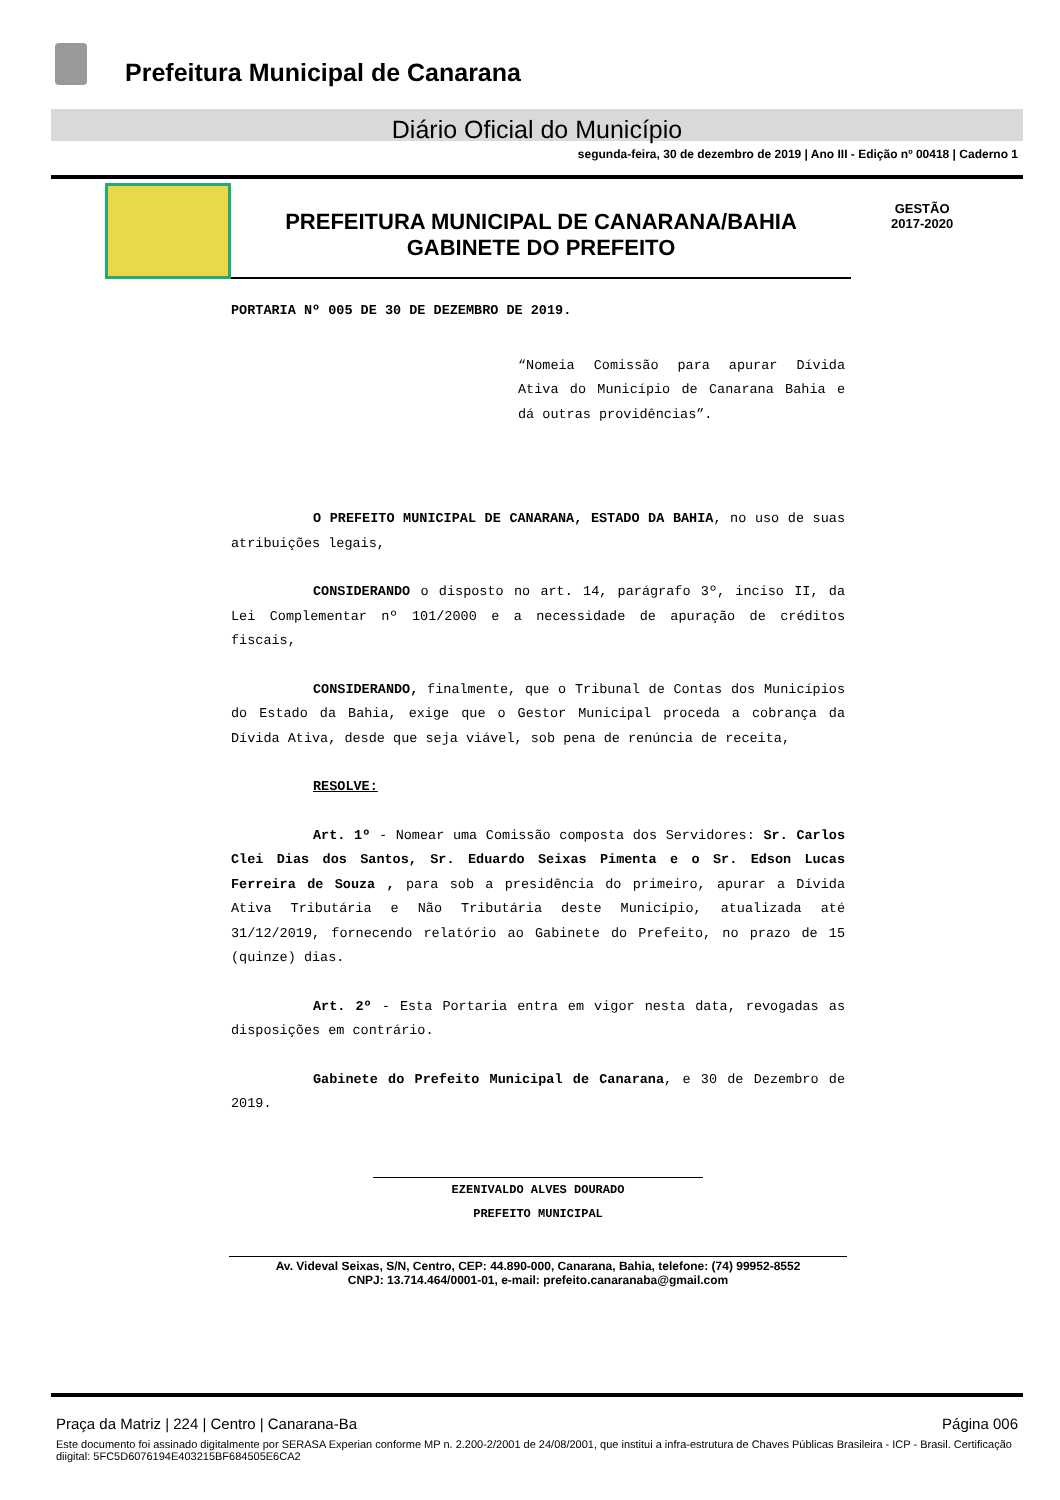Prefeitura Municipal de Canarana
Diário Oficial do Município
segunda-feira, 30 de dezembro de 2019 | Ano III - Edição nº 00418 | Caderno 1
PREFEITURA MUNICIPAL DE CANARANA/BAHIA
GABINETE DO PREFEITO
GESTÃO
2017-2020
PORTARIA Nº 005 DE 30 DE DEZEMBRO DE 2019.
“Nomeia Comissão para apurar Dívida Ativa do Município de Canarana Bahia e dá outras providências”.
O PREFEITO MUNICIPAL DE CANARANA, ESTADO DA BAHIA, no uso de suas atribuições legais,
CONSIDERANDO o disposto no art. 14, parágrafo 3º, inciso II, da Lei Complementar nº 101/2000 e a necessidade de apuração de créditos fiscais,
CONSIDERANDO, finalmente, que o Tribunal de Contas dos Municípios do Estado da Bahia, exige que o Gestor Municipal proceda a cobrança da Dívida Ativa, desde que seja viável, sob pena de renúncia de receita,
RESOLVE:
Art. 1º - Nomear uma Comissão composta dos Servidores: Sr. Carlos Clei Dias dos Santos, Sr. Eduardo Seixas Pimenta e o Sr. Edson Lucas Ferreira de Souza , para sob a presidência do primeiro, apurar a Dívida Ativa Tributária e Não Tributária deste Município, atualizada até 31/12/2019, fornecendo relatório ao Gabinete do Prefeito, no prazo de 15 (quinze) dias.
Art. 2º - Esta Portaria entra em vigor nesta data, revogadas as disposições em contrário.
Gabinete do Prefeito Municipal de Canarana, e 30 de Dezembro de 2019.
EZENIVALDO ALVES DOURADO
PREFEITO MUNICIPAL
Av. Videval Seixas, S/N, Centro, CEP: 44.890-000, Canarana, Bahia, telefone: (74) 99952-8552
CNPJ: 13.714.464/0001-01, e-mail: prefeito.canaranaba@gmail.com
Praça da Matriz | 224 | Centro | Canarana-Ba Página 006
Este documento foi assinado digitalmente por SERASA Experian conforme MP n. 2.200-2/2001 de 24/08/2001, que institui a infra-estrutura de Chaves Públicas Brasileira - ICP - Brasil. Certificação diigital: 5FC5D6076194E403215BF684505E6CA2